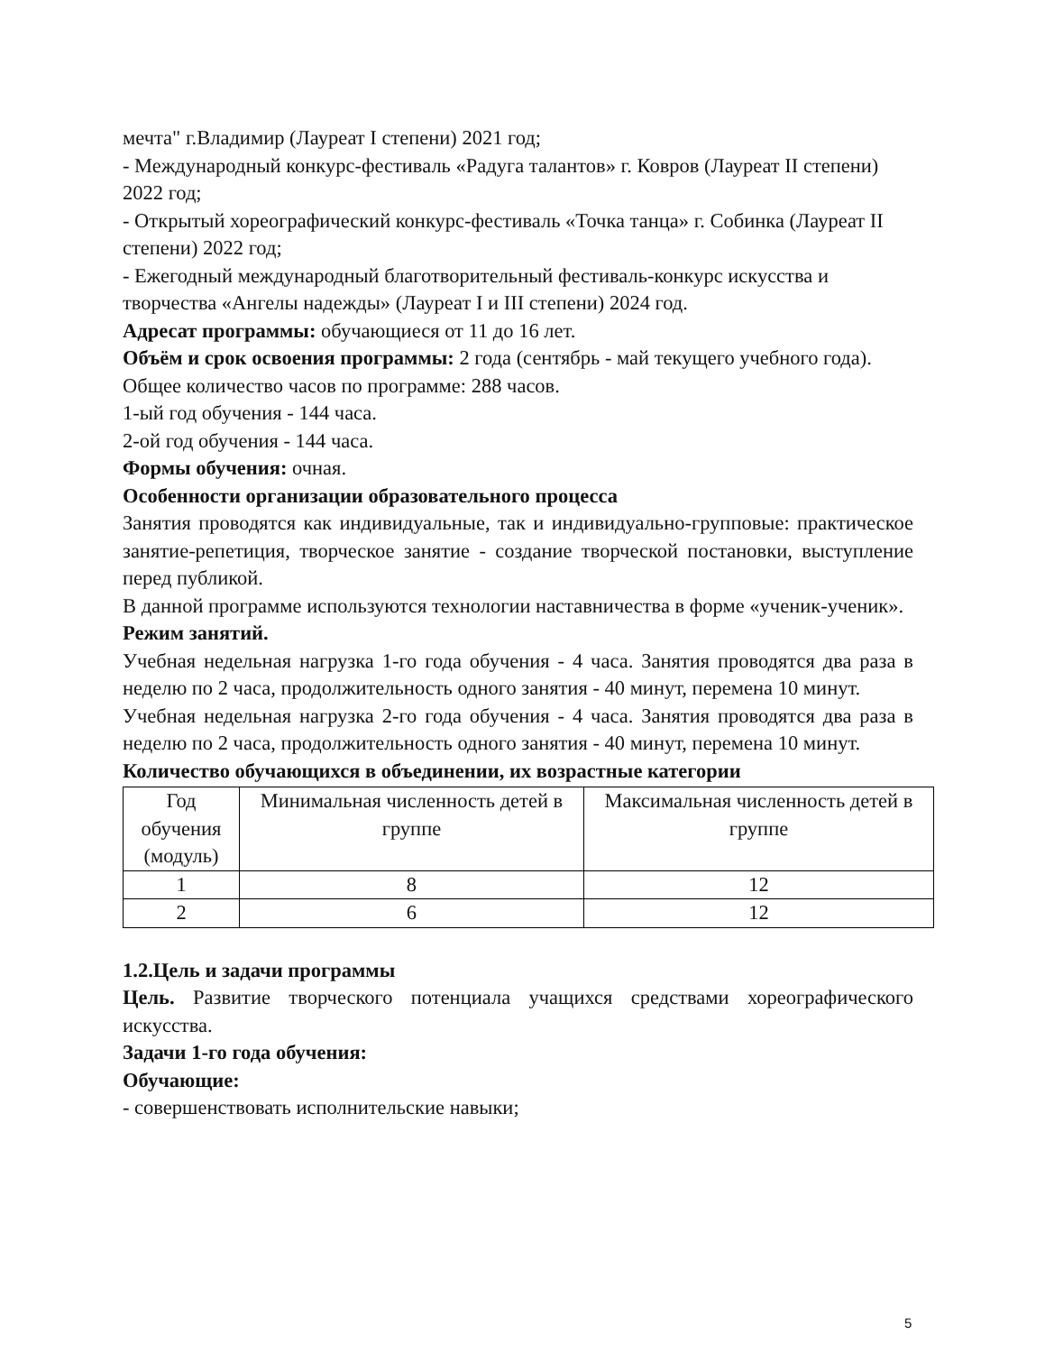мечта" г.Владимир (Лауреат I степени) 2021 год;
- Международный конкурс-фестиваль «Радуга талантов» г. Ковров (Лауреат II степени) 2022 год;
- Открытый хореографический конкурс-фестиваль «Точка танца» г. Собинка (Лауреат II степени) 2022 год;
- Ежегодный международный благотворительный фестиваль-конкурс искусства и творчества «Ангелы надежды» (Лауреат I и III степени) 2024 год.
Адресат программы: обучающиеся от 11 до 16 лет.
Объём и срок освоения программы: 2 года (сентябрь - май текущего учебного года).
Общее количество часов по программе: 288 часов.
1-ый год обучения - 144 часа.
2-ой год обучения - 144 часа.
Формы обучения: очная.
Особенности организации образовательного процесса
Занятия проводятся как индивидуальные, так и индивидуально-групповые: практическое занятие-репетиция, творческое занятие - создание творческой постановки, выступление перед публикой.
В данной программе используются технологии наставничества в форме «ученик-ученик».
Режим занятий.
Учебная недельная нагрузка 1-го года обучения - 4 часа. Занятия проводятся два раза в неделю по 2 часа, продолжительность одного занятия - 40 минут, перемена 10 минут.
Учебная недельная нагрузка 2-го года обучения - 4 часа. Занятия проводятся два раза в неделю по 2 часа, продолжительность одного занятия - 40 минут, перемена 10 минут.
Количество обучающихся в объединении, их возрастные категории
| Год обучения (модуль) | Минимальная численность детей в группе | Максимальная численность детей в группе |
| 1 | 8 | 12 |
| 2 | 6 | 12 |
1.2.Цель и задачи программы
Цель. Развитие творческого потенциала учащихся средствами хореографического искусства.
Задачи 1-го года обучения:
Обучающие:
- совершенствовать исполнительские навыки;
5